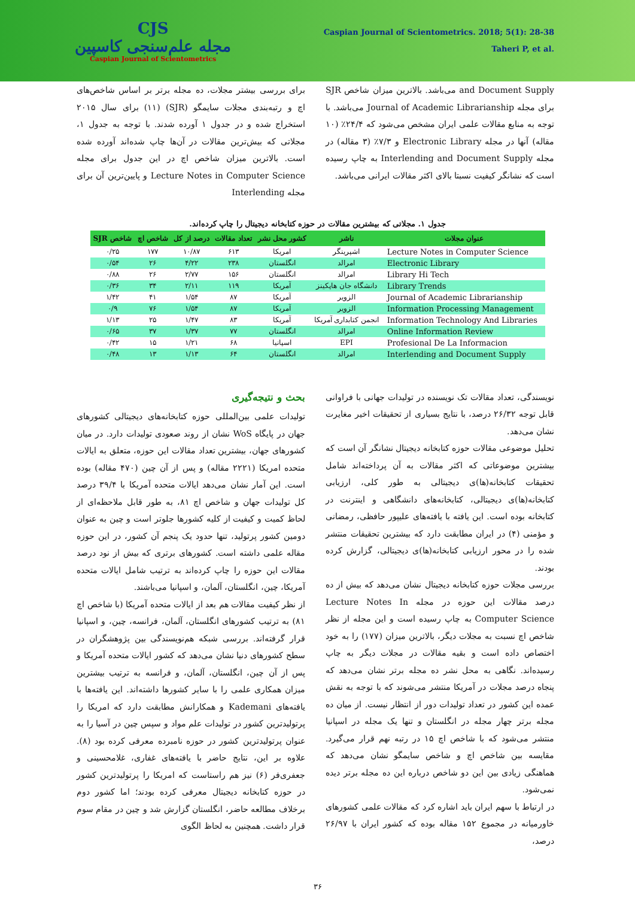CJS
مجله علم‌سنجی کاسپین
Caspian Journal of Scientometrics
Caspian Journal of Scientometrics. 2018; 5(1): 28-38
Taheri P, et al.
برای بررسی بیشتر مجلات، ده مجله برتر بر اساس شاخص‌های اچ و رتبه‌بندی مجلات سایمگو (SJR) (۱۱) برای سال ۲۰۱۵ استخراج شده و در جدول ۱ آورده شدند. با توجه به جدول ۱، مجلاتی که بیش‌ترین مقالات در آن‌ها چاپ شده‌اند آورده شده است. بالاترین میزان شاخص اچ در این جدول برای مجله Lecture Notes in Computer Science و پایین‌ترین آن برای مجله Interlending
and Document Supply می‌باشد. بالاترین میزان شاخص SJR برای مجله Journal of Academic Librarianship می‌باشد. با توجه به منابع مقالات علمی ایران مشخص می‌شود که ۲۴/۴٪ (۱۰ مقاله) آنها در مجله Electronic Library و ۷/۳٪ (۳ مقاله) در مجله Interlending and Document Supply به چاپ رسیده است که نشانگر کیفیت نسبتا بالای اکثر مقالات ایرانی می‌باشد.
جدول ۱. مجلاتی که بیشترین مقالات در حوزه کتابخانه دیجیتال را چاپ کرده‌اند.
| عنوان مجلات | ناشر | کشور محل نشر | تعداد مقالات | درصد از کل | شاخص اچ | شاخص SJR |
| --- | --- | --- | --- | --- | --- | --- |
| Lecture Notes in Computer Science | اشپرینگر | امریکا | ۶۱۳ | ۱۰/۸۷ | ۱۷۷ | ۰/۲۵ |
| Electronic Library | امرالد | انگلستان | ۲۳۸ | ۴/۲۲ | ۲۶ | ۰/۵۴ |
| Library Hi Tech | امرالد | انگلستان | ۱۵۶ | ۲/۷۷ | ۲۶ | ۰/۸۸ |
| Library Trends | دانشگاه جان هاپکینز | آمریکا | ۱۱۹ | ۲/۱۱ | ۳۴ | ۰/۳۶ |
| Journal of Academic Librarianship | الزویر | آمریکا | ۸۷ | ۱/۵۴ | ۴۱ | ۱/۴۲ |
| Information Processing Management | الزویر | آمریکا | ۸۷ | ۱/۵۴ | ۷۶ | ۰/۹ |
| Information Technology And Libraries | انجمن کتابداری آمریکا | آمریکا | ۸۳ | ۱/۴۷ | ۲۵ | ۱/۱۳ |
| Online Information Review | امرالد | انگلستان | ۷۷ | ۱/۳۷ | ۳۷ | ۰/۶۵ |
| Profesional De La Informacion | EPI | اسپانیا | ۶۸ | ۱/۲۱ | ۱۵ | ۰/۴۲ |
| Interlending and Document Supply | امرالد | انگلستان | ۶۴ | ۱/۱۳ | ۱۳ | ۰/۴۸ |
بحث و نتیجه‌گیری
تولیدات علمی بین‌المللی حوزه کتابخانه‌های دیجیتالی کشورهای جهان در پایگاه WoS نشان از روند صعودی تولیدات دارد. در میان کشورهای جهان، بیشترین تعداد مقالات این حوزه، متعلق به ایالات متحده امریکا (۲۲۲۱ مقاله) و پس از آن چین (۴۷۰ مقاله) بوده است. این آمار نشان می‌دهد ایالات متحده آمریکا با ۳۹/۴ درصد کل تولیدات جهان و شاخص اچ ۸۱، به طور قابل ملاحظه‌ای از لحاظ کمیت و کیفیت از کلیه کشورها جلوتر است و چین به عنوان دومین کشور پرتولید، تنها حدود یک پنجم آن کشور، در این حوزه مقاله علمی داشته است. کشورهای برتری که بیش از نود درصد مقالات این حوزه را چاپ کرده‌اند به ترتیب شامل ایالات متحده آمریکا، چین، انگلستان، آلمان، و اسپانیا می‌باشند.
از نظر کیفیت مقالات هم بعد از ایالات متحده آمریکا (با شاخص اچ ۸۱) به ترتیب کشورهای انگلستان، آلمان، فرانسه، چین، و اسپانیا قرار گرفته‌اند. بررسی شبکه هم‌نویسندگی بین پژوهشگران در سطح کشورهای دنیا نشان می‌دهد که کشور ایالات متحده آمریکا و پس از آن چین، انگلستان، آلمان، و فرانسه به ترتیب بیشترین میزان همکاری علمی را با سایر کشورها داشته‌اند. این یافته‌ها با یافته‌های Kademani و همکارانش مطابقت دارد که امریکا را پرتولیدترین کشور در تولیدات علم مواد و سپس چین در آسیا را به عنوان پرتولیدترین کشور در حوزه نامبرده معرفی کرده بود (۸). علاوه بر این، نتایج حاضر با یافته‌های غفاری، غلامحسینی و جعفری‌فر (۶) نیز هم راستاست که امریکا را پرتولیدترین کشور در حوزه کتابخانه دیجیتال معرفی کرده بودند؛ اما کشور دوم برخلاف مطالعه حاضر، انگلستان گزارش شد و چین در مقام سوم قرار داشت. همچنین به لحاظ الگوی
نویسندگی، تعداد مقالات تک نویسنده در تولیدات جهانی با فراوانی قابل توجه ۲۶/۳۲ درصد، با نتایج بسیاری از تحقیقات اخیر مغایرت نشان می‌دهد.
تحلیل موضوعی مقالات حوزه کتابخانه دیجیتال نشانگر آن است که بیشترین موضوعاتی که اکثر مقالات به آن پرداخته‌اند شامل تحقیقات کتابخانه(ها)ی دیجیتالی به طور کلی، ارزیابی کتابخانه(ها)ی دیجیتالی، کتابخانه‌های دانشگاهی و اینترنت در کتابخانه بوده است. این یافته با یافته‌های علیپور حافظی، رمضانی و مؤمنی (۴) در ایران مطابقت دارد که بیشترین تحقیقات منتشر شده را در محور ارزیابی کتابخانه(ها)ی دیجیتالی، گزارش کرده بودند.
بررسی مجلات حوزه کتابخانه دیجیتال نشان می‌دهد که بیش از ده درصد مقالات این حوزه در مجله Lecture Notes In Computer Science به چاپ رسیده است و این مجله از نظر شاخص اچ نسبت به مجلات دیگر، بالاترین میزان (۱۷۷) را به خود اختصاص داده است و بقیه مقالات در مجلات دیگر به چاپ رسیده‌اند. نگاهی به محل نشر ده مجله برتر نشان می‌دهد که پنجاه درصد مجلات در آمریکا منتشر می‌شوند که با توجه به نقش عمده این کشور در تعداد تولیدات دور از انتظار نیست. از میان ده مجله برتر چهار مجله در انگلستان و تنها یک مجله در اسپانیا منتشر می‌شود که با شاخص اچ ۱۵ در رتبه نهم قرار می‌گیرد. مقایسه بین شاخص اچ و شاخص سایمگو نشان می‌دهد که هماهنگی زیادی بین این دو شاخص درباره این ده مجله برتر دیده نمی‌شود.
در ارتباط با سهم ایران باید اشاره کرد که مقالات علمی کشورهای خاورمیانه در مجموع ۱۵۲ مقاله بوده که کشور ایران با ۲۶/۹۷ درصد،
۳۶